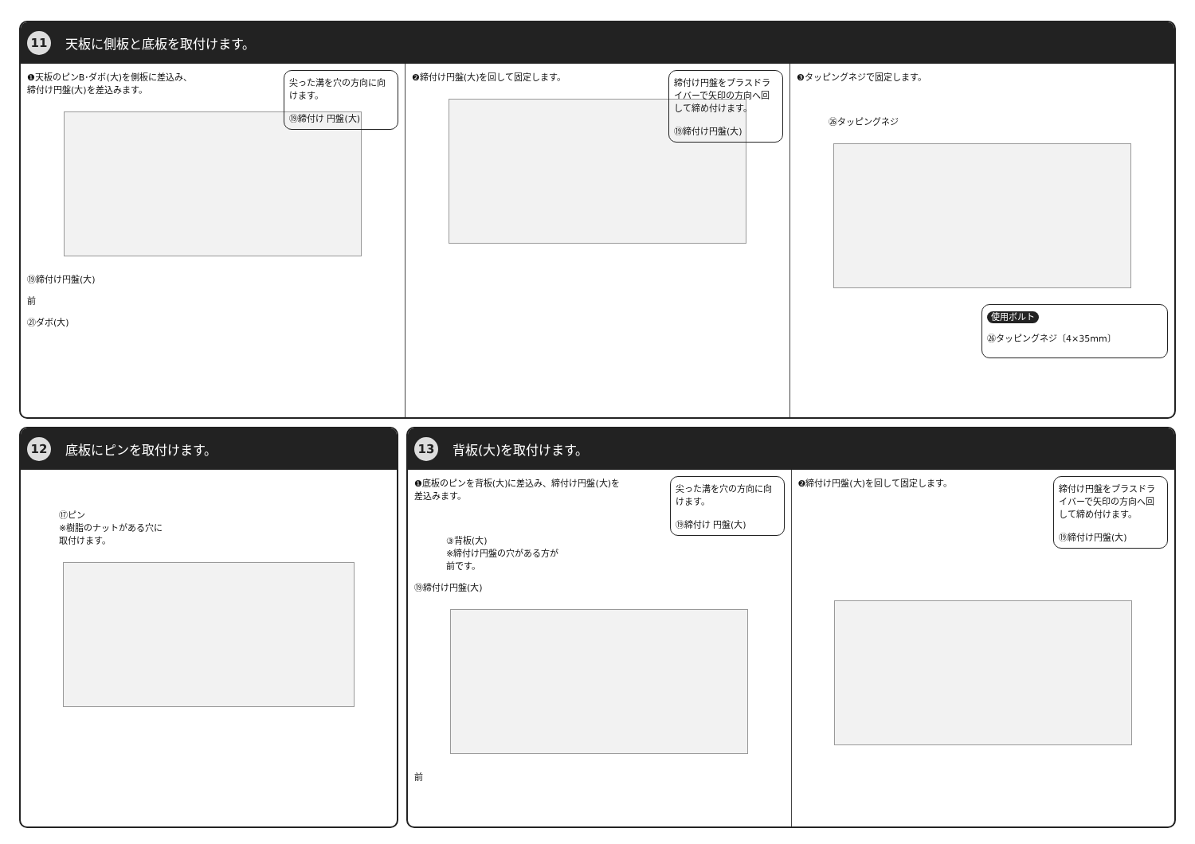11
天板に側板と底板を取付けます。
尖った溝を穴の方向に向けます。
⑲締付け 円盤(大)
❶天板のピンB･ダボ(大)を側板に差込み、
締付け円盤(大)を差込みます。
⑲締付け円盤(大)
前
㉑ダボ(大)
締付け円盤をプラスドライバーで矢印の方向へ回して締め付けます。
⑲締付け円盤(大)
❷締付け円盤(大)を回して固定します。
❸タッピングネジで固定します。
㉖タッピングネジ
使用ボルト
㉖タッピングネジ〔4×35mm〕
12
底板にピンを取付けます。
⑰ピン
※樹脂のナットがある穴に
取付けます。
13
背板(大)を取付けます。
尖った溝を穴の方向に向けます。
⑲締付け 円盤(大)
❶底板のピンを背板(大)に差込み、締付け円盤(大)を
差込みます。
③背板(大)
※締付け円盤の穴がある方が
前です。
⑲締付け円盤(大)
前
締付け円盤をプラスドライバーで矢印の方向へ回して締め付けます。
⑲締付け円盤(大)
❷締付け円盤(大)を回して固定します。